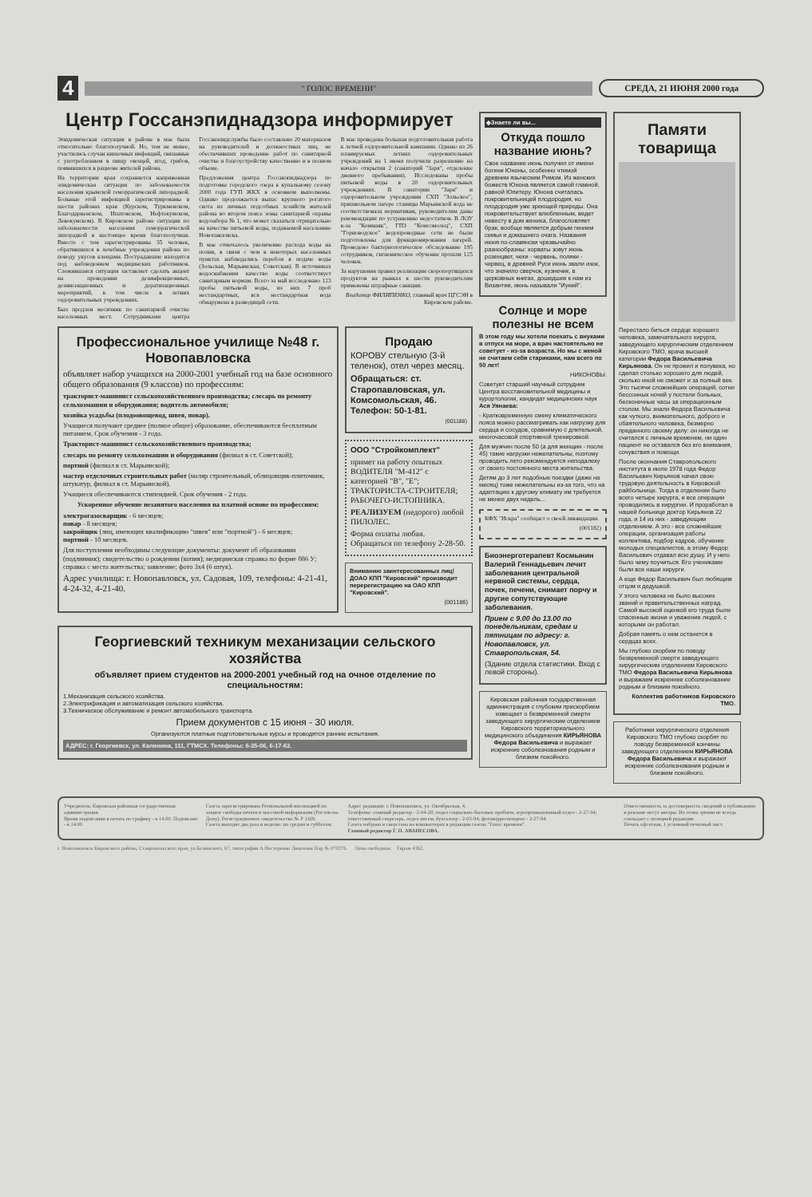4 " ГОЛОС ВРЕМЕНИ" СРЕДА, 21 ИЮНЯ 2000 года
Центр Госсанэпиднадзора информирует
Эпидемическая ситуация в районе в мае была относительно благополучной. Но, тем не менее, участились случаи кишечных инфекций, связанные с употреблением в пищу овощей, ягод, грибов, появившихся в рационе жителей района.
На территории края сохраняется напряженная эпидемическая ситуация по заболеваемости населения крымской геморрагической лихорадкой. Больные этой инфекцией зарегистрированы в шести районах края (Курском, Туркменском, Благодарненском, Ипатовском, Нефтекумском, Левокумском). В Кировском районе ситуация по заболеваемости населения геморрагической лихорадкой в настоящее время благополучная. Вместе с тем зарегистрированы 35 человек, обратившихся в лечебные учреждения района по поводу укусов клещами. Пострадавшие находятся под наблюдением медицинских работников. Сложившаяся ситуация заставляет сделать акцент на проведении дезинфекционных, дезинсекционных и дератизационных мероприятий, в том числе в летних оздоровительных учреждениях.
Был продлен месячник по санитарной очистке населенных мест. Сотрудниками центра Госсанэпидслужбы было составлено 20 материалов на руководителей и должностных лиц, не обеспечивших проведение работ по санитарной очистке и благоустройству качественно и в полном объеме.
Предложения центра Госсанэпиднадзора по подготовке городского озера к купальному сезону 2000 года ГУП ЖКХ в основном выполнены. Однако продолжается выпас крупного рогатого скота из личных подсобных хозяйств жителей района во втором поясе зоны санитарной охраны водозабора № 1, что может сказаться отрицательно на качестве питьевой воды, подаваемой населению Новопавловска.
В мае отмечалось увеличение расхода воды на полив, в связи с чем в некоторых населенных пунктах наблюдались перебои в подаче воды (Зольская, Марьинская, Советская). В источниках водоснабжения качество воды соответствует санитарным нормам. Всего за май исследовано 123 пробы питьевой воды, из них 7 проб нестандартных, вся нестандартная вода обнаружена в разводящей сети.
В мае проведена большая подготовительная работа к летней оздоровительной кампании. Однако из 26 планируемых летних оздоровительных учреждений на 1 июня получили разрешение на начало открытия 2 (санаторий "Заря", отделение дневного пребывания). Исследованы пробы питьевой воды в 20 оздоровительных учреждениях. В санатории "Заря" и оздоровительном учреждении СХП "Зольское", пришкольном лагере станицы Марьинской вода не соответствовала нормативам, руководителям даны рекомендации по устранению недостатков. В ЛОУ к-за "Коммаяк", ГПЗ "Комсомолец", СХП "Горноводское" водопроводные сети не были подготовлены для функционирования лагерей. Проведено бактериологическое обследование 195 сотрудников, гигиеническое обучение прошли 125 человек.
За нарушения правил реализации скоропортящихся продуктов на рынках к шести руководителям применены штрафные санкции.
Владимир ФИЛИПЕНКО, главный врач ЦГСЭН в Кировском районе.
Профессиональное училище №48 г. Новопавловска
объявляет набор учащихся на 2000-2001 учебный год на базе основного общего образования (9 классов) по профессиям:
тракторист-машинист сельскохозяйственного производства; слесарь по ремонту сельхозмашин и оборудования; водитель автомобиля;
хозяйка усадьбы (плодоовощевод, швея, повар).
Учащиеся получают среднее (полное общее) образование, обеспечиваются бесплатным питанием. Срок обучения - 3 года.
Тракторист-машинист сельскохозяйственного производства;
слесарь по ремонту сельхозмашин и оборудования (филиал в ст. Советской);
портной (филиал в ст. Марьинской);
мастер отделочных строительных работ (маляр строительный, облицовщик-плиточник, штукатур, филиал в ст. Марьинской).
Учащиеся обеспечиваются стипендией. Срок обучения - 2 года.
Ускоренное обучение незанятого населения на платной основе по профессиям:
электрогазосварщик - 6 месяцев;
повар - 8 месяцев;
закройщик (лиц, имеющих квалификацию "швея" или "портной") - 6 месяцев;
портной - 10 месяцев.
Для поступления необходимы следующие документы: документ об образовании (подлинник); свидетельство о рождении (копия); медицинская справка по форме 086 У; справка с места жительства; заявление; фото 3х4 (6 штук).
Адрес училища: г. Новопавловск, ул. Садовая, 109, телефоны: 4-21-41, 4-24-32, 4-21-40.
Продаю
КОРОВУ стельную (3-й теленок), отел через месяц.
Обращаться: ст. Старопавловская, ул. Комсомольская, 46. Телефон: 50-1-81.
(001188)
ООО "Стройкомплект"
примет на работу опытных ВОДИТЕЛЯ "М-412" с категорией "В", "Е"; ТРАКТОРИСТА-СТРОИТЕЛЯ; РАБОЧЕГО-ИСТОПНИКА.
РЕАЛИЗУЕМ (недорого) любой ПИЛОЛЕС.
Форма оплаты любая. Обращаться по телефону 2-28-50.
Вниманию заинтересованных лиц! ДОАО КПП "Кировский" производит перерегистрацию на ОАО КПП "Кировский".
(001186)
Георгиевский техникум механизации сельского хозяйства
объявляет прием студентов на 2000-2001 учебный год на очное отделение по специальностям:
1.Механизация сельского хозяйства.
2.Электрификация и автоматизация сельского хозяйства.
3.Техническое обслуживание и ремонт автомобильного транспорта.
Прием документов с 15 июня - 30 июля.
Организуются платные подготовительные курсы и проводятся ранние испытания.
АДРЕС: г. Георгиевск, ул. Калинина, 111, ГТМСХ. Телефоны: 6-35-06, 6-17-62.
◆Знаете ли вы...
Откуда пошло название июнь?
Свое название июнь получил от имени богини Юноны, особенно чтимой древним языческим Римом. Из женских божеств Юнона является самой главной, равной Юпитеру. Юнона считалась покровительницей плодородия, но плодородия уже зреющей природы. Она покровительствует влюбленным, ведет невесту в дом жениха, благословляет брак, вообще является добрым гением семьи и домашнего очага. Названия июня по-славянски чрезвычайно разнообразны: хорваты зовут июнь розенцвет, чехи - червень, поляки - червец, в древней Руси июнь звали изок, что значило сверчок, кузнечик, в церковных книгах, дошедших к нам из Византии, июнь называли "Иуний".
Солнце и море полезны не всем
В этом году мы хотели поехать с внуками в отпуск на море, а врач настоятельно не советует - из-за возраста. Но мы с женой не считаем себя стариками, нам всего по 50 лет!
НИКОНОВЫ.
Советует старший научный сотрудник Центра восстановительной медицины и курортологии, кандидат медицинских наук Ася Уянаева:
- Кратковременную смену климатического пояса можно рассматривать как нагрузку для сердца и сосудов, сравнимую с длительной, многочасовой спортивной тренировкой.
Для мужчин после 50 (а для женщин - после 45) такие нагрузки нежелательны, поэтому проводить лето рекомендуется неподалеку от своего постоянного места жительства.
Детям до 3 лет подобные поездки (даже на месяц) тоже нежелательны из-за того, что на адаптацию к другому климату им требуется не менее двух недель...
КФХ "Искра" сообщает о своей ликвидации.
(001182)
Биоэнерготерапевт Космынин Валерий Геннадьевич лечит заболевания центральной нервной системы, сердца, почек, печени, снимает порчу и другие сопутствующие заболевания.
Прием с 9.00 до 13.00 по понедельникам, средам и пятницам по адресу: г. Новопавловск, ул. Ставропольская, 54.
(Здание отдела статистики. Вход с левой стороны).
Кировская районная государственная администрация с глубоким прискорбием извещает о безвременной смерти заведующего хирургическим отделением Кировского территориального медицинского объединения КИРЬЯНОВА Федора Васильевича и выражает искренние соболезнования родным и близким покойного.
Памяти товарища
Перестало биться сердце хорошего человека, замечательного хирурга, заведующего хирургическим отделением Кировского ТМО, врача высшей категории Федора Васильевича Кирьянова. Он не прожил и полувека, но сделал столько хорошего для людей, сколько иной не сможет и за полный век. Это тысячи сложнейших операций, сотни бессонных ночей у постели больных, бесконечные часы за операционным столом. Мы знали Федора Васильевича как чуткого, внимательного, доброго и обаятельного человека, безмерно преданного своему делу: он никогда не считался с личным временем, ни один пациент не оставался без его внимания, сочувствия и помощи.
После окончания Ставропольского института в июле 1978 года Федор Васильевич Кирьянов начал свою трудовую деятельность в Кировской райбольнице. Тогда в отделении было всего четыре хирурга, и все операции проводились в хирургии. И проработал в нашей больнице доктор Кирьянов 22 года, и 14 из них - заведующим отделением. А это - все сложнейшие операции, организация работы коллектива, подбор кадров, обучение молодых специалистов, а этому Федор Васильевич отдавал всю душу. И у него было чему поучиться. Его учениками были все наши хирурги.
А еще Федор Васильевич был любящим отцом и дедушкой.
У этого человека не было высоких званий и правительственных наград. Самой высокой оценкой его труда были спасенные жизни и уважение людей, с которыми он работал.
Добрая память о нем останется в сердцах всех.
Мы глубоко скорбим по поводу безвременной смерти заведующего хирургическим отделением Кировского ТМО Федора Васильевича Кирьянова и выражаем искреннее соболезнование родным и близким покойного.
Коллектив работников Кировского ТМО.
Работники хирургического отделения Кировского ТМО глубоко скорбят по поводу безвременной кончины заведующего отделением КИРЬЯНОВА Федора Васильевича и выражают искренние соболезнования родным и близким покойного.
Учредитель: Кировская районная государственная администрация.
Время подписания в печать по графику - в 14.00. Подписано - в 14.00.
Газета зарегистрирована Региональной инспекцией по защите свободы печати и массовой информации (Ростов-на-Дону). Регистрационное свидетельство № Р 1169.
Газета выходит два раза в неделю: по средам и субботам.
Адрес редакции: г. Новопавловск, ул. Октябрьская, 4.
Телефоны: главный редактор - 2-04-20; отдел социально-бытовых проблем, агропромышленный отдел - 2-27-94; ответственный секретарь, отдел писем, бухгалтер - 2-03-94; фотокорреспондент - 2-27-94.
Газета набрана и сверстана на компьютерах в редакции газеты "Голос времени".
Главный редактор Г. П. АВАНЕСОВА.
Ответственность за достоверность сведений в публикациях и рекламе несут авторы. Их точка зрения не всегда совпадает с позицией редакции.
Печать офсетная, 1 условный печатный лист.
г. Новопавловск Кировского района, Ставропольского края, ул.Белинского, 67, типография А.Нестеренко Лицензия Плр № 070276. Цена свободная. Тираж 4362.